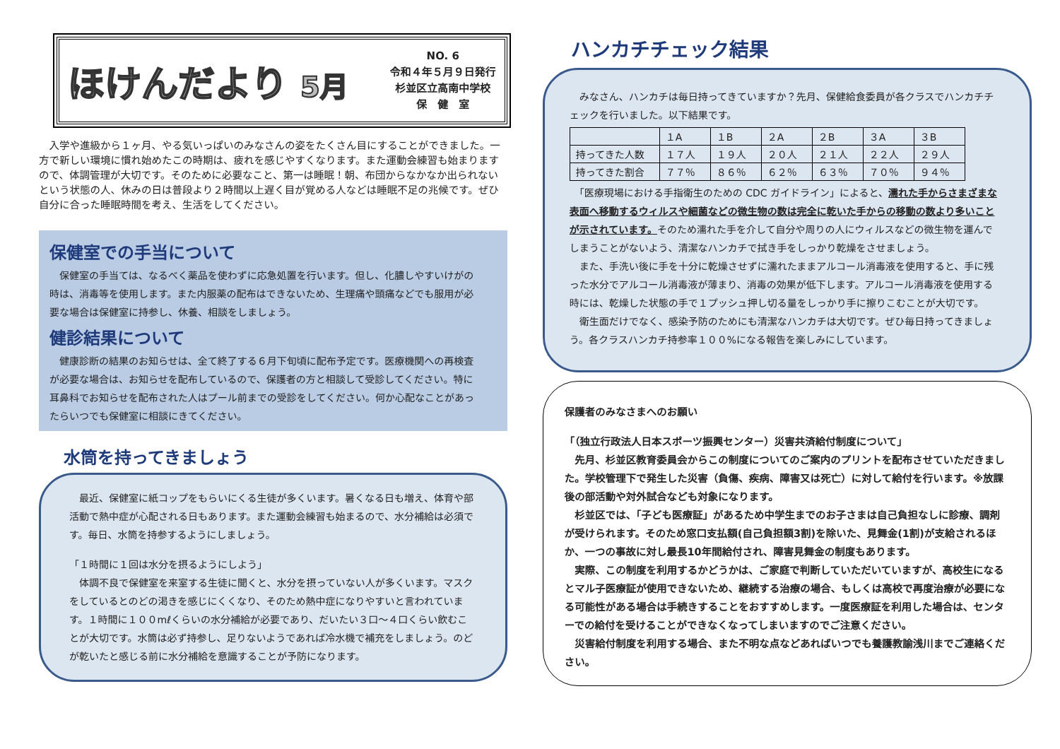ほけんだより 5月
NO. 6
令和４年５月９日発行
杉並区立高南中学校
保　健　室
　入学や進級から１ヶ月、やる気いっぱいのみなさんの姿をたくさん目にすることができました。一方で新しい環境に慣れ始めたこの時期は、疲れを感じやすくなります。また運動会練習も始まりますので、体調管理が大切です。そのために必要なこと、第一は睡眠！朝、布団からなかなか出られないという状態の人、休みの日は普段より２時間以上遅く目が覚める人などは睡眠不足の兆候です。ぜひ自分に合った睡眠時間を考え、生活をしてください。
保健室での手当について
　保健室の手当ては、なるべく薬品を使わずに応急処置を行います。但し、化膿しやすいけがの時は、消毒等を使用します。また内服薬の配布はできないため、生理痛や頭痛などでも服用が必要な場合は保健室に持参し、休養、相談をしましょう。
健診結果について
　健康診断の結果のお知らせは、全て終了する６月下旬頃に配布予定です。医療機関への再検査が必要な場合は、お知らせを配布しているので、保護者の方と相談して受診してください。特に耳鼻科でお知らせを配布された人はプール前までの受診をしてください。何か心配なことがあったらいつでも保健室に相談にきてください。
水筒を持ってきましょう
　最近、保健室に紙コップをもらいにくる生徒が多くいます。暑くなる日も増え、体育や部活動で熱中症が心配される日もあります。また運動会練習も始まるので、水分補給は必須です。毎日、水筒を持参するようにしましょう。
「１時間に１回は水分を摂るようにしよう」
　体調不良で保健室を来室する生徒に聞くと、水分を摂っていない人が多くいます。マスクをしているとのどの渇きを感じにくくなり、そのため熱中症になりやすいと言われています。１時間に１００mℓくらいの水分補給が必要であり、だいたい３口～４口くらい飲むことが大切です。水筒は必ず持参し、足りないようであれば冷水機で補充をしましょう。のどが乾いたと感じる前に水分補給を意識することが予防になります。
ハンカチチェック結果
　みなさん、ハンカチは毎日持ってきていますか？先月、保健給食委員が各クラスでハンカチチェックを行いました。以下結果です。
| | １A | １B | ２A | ２B | ３A | ３B |
| --- | --- | --- | --- | --- | --- | --- |
| 持ってきた人数 | １７人 | １９人 | ２０人 | ２１人 | ２２人 | ２９人 |
| 持ってきた割合 | ７７％ | ８６％ | ６２％ | ６３％ | ７０％ | ９４％ |
　「医療現場における手指衛生のための CDC ガイドライン」によると、濡れた手からさまざまな表面へ移動するウィルスや細菌などの微生物の数は完全に乾いた手からの移動の数より多いことが示されています。そのため濡れた手を介して自分や周りの人にウィルスなどの微生物を運んでしまうことがないよう、清潔なハンカチで拭き手をしっかり乾燥をさせましょう。
　また、手洗い後に手を十分に乾燥させずに濡れたままアルコール消毒液を使用すると、手に残った水分でアルコール消毒液が薄まり、消毒の効果が低下します。アルコール消毒液を使用する時には、乾燥した状態の手で１プッシュ押し切る量をしっかり手に擦りこむことが大切です。
　衛生面だけでなく、感染予防のためにも清潔なハンカチは大切です。ぜひ毎日持ってきましょう。各クラスハンカチ持参率１００%になる報告を楽しみにしています。
保護者のみなさまへのお願い
「（独立行政法人日本スポーツ振興センター）災害共済給付制度について」
　先月、杉並区教育委員会からこの制度についてのご案内のプリントを配布させていただきました。学校管理下で発生した災害（負傷、疾病、障害又は死亡）に対して給付を行います。※放課後の部活動や対外試合なども対象になります。
　杉並区では、「子ども医療証」があるため中学生までのお子さまは自己負担なしに診療、調剤が受けられます。そのため窓口支払額(自己負担額3割)を除いた、見舞金(1割)が支給されるほか、一つの事故に対し最長10年間給付され、障害見舞金の制度もあります。
　実際、この制度を利用するかどうかは、ご家庭で判断していただいていますが、高校生になるとマル子医療証が使用できないため、継続する治療の場合、もしくは高校で再度治療が必要になる可能性がある場合は手続きすることをおすすめします。一度医療証を利用した場合は、センターでの給付を受けることができなくなってしまいますのでご注意ください。
　災害給付制度を利用する場合、また不明な点などあればいつでも養護教諭浅川までご連絡ください。